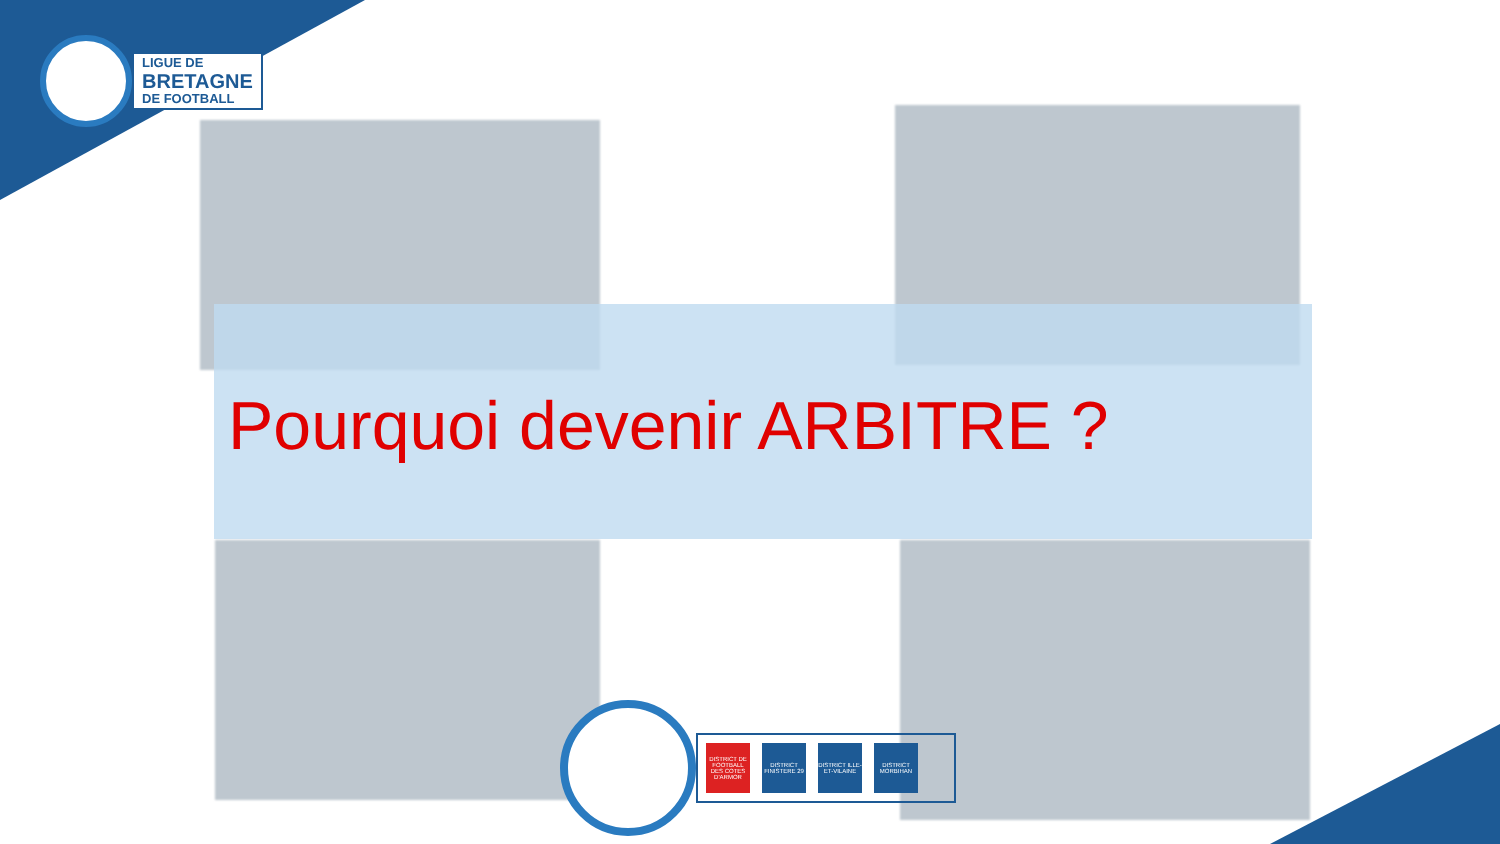LIGUE DE
BRETAGNE
DE FOOTBALL
Pourquoi devenir ARBITRE ?
DISTRICT DE FOOTBALL DES COTES D'ARMOR DISTRICT FINISTERE 29 DISTRICT ILLE-ET-VILAINE DISTRICT MORBIHAN